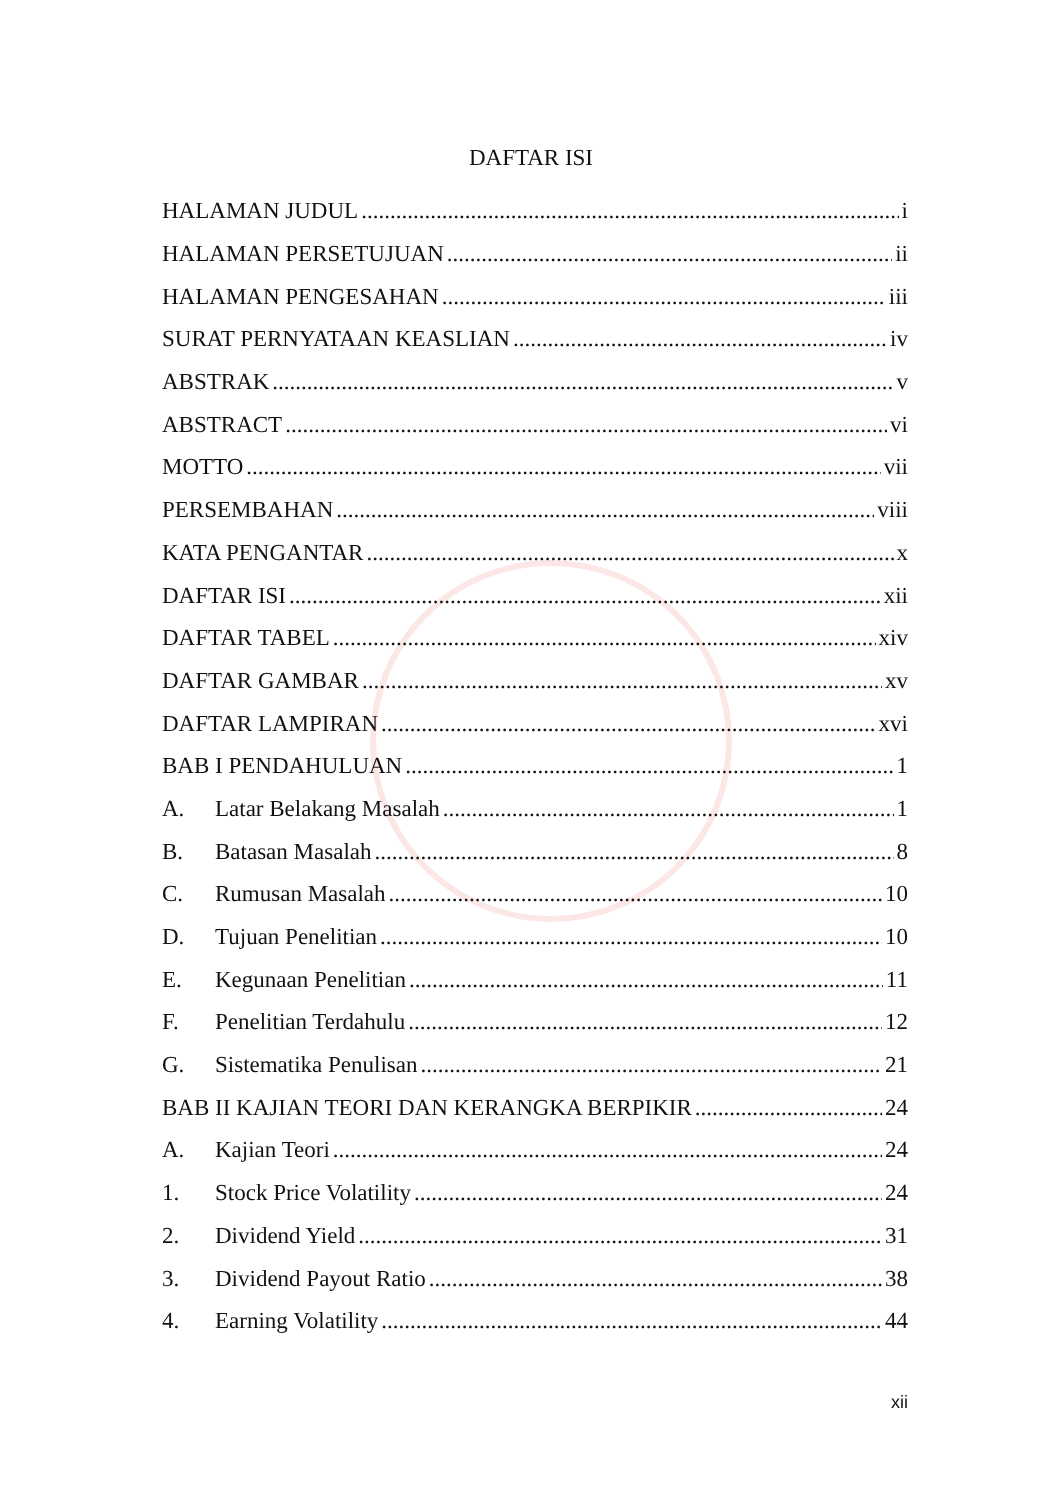DAFTAR ISI
HALAMAN JUDUL i
HALAMAN PERSETUJUAN ii
HALAMAN PENGESAHAN iii
SURAT PERNYATAAN KEASLIAN iv
ABSTRAK v
ABSTRACT vi
MOTTO vii
PERSEMBAHAN viii
KATA PENGANTAR x
DAFTAR ISI xii
DAFTAR TABEL xiv
DAFTAR GAMBAR xv
DAFTAR LAMPIRAN xvi
BAB I PENDAHULUAN 1
A. Latar Belakang Masalah 1
B. Batasan Masalah 8
C. Rumusan Masalah 10
D. Tujuan Penelitian 10
E. Kegunaan Penelitian 11
F. Penelitian Terdahulu 12
G. Sistematika Penulisan 21
BAB II KAJIAN TEORI DAN KERANGKA BERPIKIR 24
A. Kajian Teori 24
1. Stock Price Volatility 24
2. Dividend Yield 31
3. Dividend Payout Ratio 38
4. Earning Volatility 44
xii